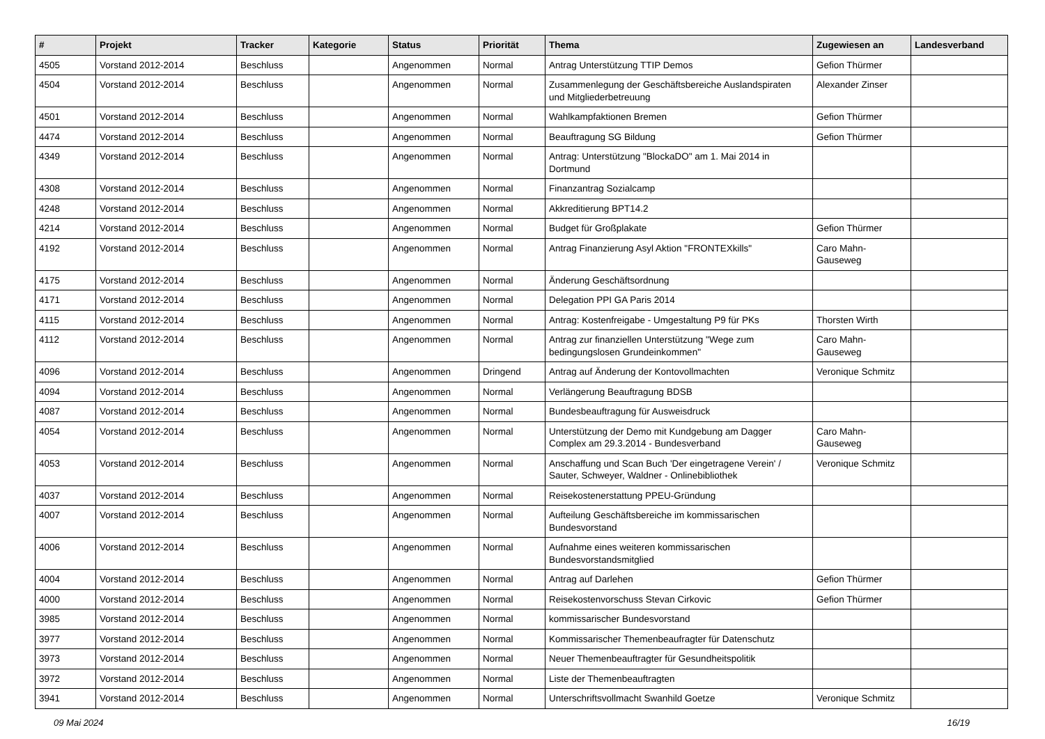| # | Projekt | Tracker | Kategorie | Status | Priorität | Thema | Zugewiesen an | Landesverband |
| --- | --- | --- | --- | --- | --- | --- | --- | --- |
| 4505 | Vorstand 2012-2014 | Beschluss | | Angenommen | Normal | Antrag Unterstützung TTIP Demos | Gefion Thürmer | |
| 4504 | Vorstand 2012-2014 | Beschluss | | Angenommen | Normal | Zusammenlegung der Geschäftsbereiche Auslandspiraten und Mitgliederbetreuung | Alexander Zinser | |
| 4501 | Vorstand 2012-2014 | Beschluss | | Angenommen | Normal | Wahlkampfaktionen Bremen | Gefion Thürmer | |
| 4474 | Vorstand 2012-2014 | Beschluss | | Angenommen | Normal | Beauftragung SG Bildung | Gefion Thürmer | |
| 4349 | Vorstand 2012-2014 | Beschluss | | Angenommen | Normal | Antrag: Unterstützung "BlockaDO" am 1. Mai 2014 in Dortmund | | |
| 4308 | Vorstand 2012-2014 | Beschluss | | Angenommen | Normal | Finanzantrag Sozialcamp | | |
| 4248 | Vorstand 2012-2014 | Beschluss | | Angenommen | Normal | Akkreditierung BPT14.2 | | |
| 4214 | Vorstand 2012-2014 | Beschluss | | Angenommen | Normal | Budget für Großplakate | Gefion Thürmer | |
| 4192 | Vorstand 2012-2014 | Beschluss | | Angenommen | Normal | Antrag Finanzierung Asyl Aktion "FRONTEXkills" | Caro Mahn-Gauseweg | |
| 4175 | Vorstand 2012-2014 | Beschluss | | Angenommen | Normal | Änderung Geschäftsordnung | | |
| 4171 | Vorstand 2012-2014 | Beschluss | | Angenommen | Normal | Delegation PPI GA Paris 2014 | | |
| 4115 | Vorstand 2012-2014 | Beschluss | | Angenommen | Normal | Antrag: Kostenfreigabe - Umgestaltung P9 für PKs | Thorsten Wirth | |
| 4112 | Vorstand 2012-2014 | Beschluss | | Angenommen | Normal | Antrag zur finanziellen Unterstützung "Wege zum bedingungslosen Grundeinkommen" | Caro Mahn-Gauseweg | |
| 4096 | Vorstand 2012-2014 | Beschluss | | Angenommen | Dringend | Antrag auf Änderung der Kontovollmachten | Veronique Schmitz | |
| 4094 | Vorstand 2012-2014 | Beschluss | | Angenommen | Normal | Verlängerung Beauftragung BDSB | | |
| 4087 | Vorstand 2012-2014 | Beschluss | | Angenommen | Normal | Bundesbeauftragung für Ausweisdruck | | |
| 4054 | Vorstand 2012-2014 | Beschluss | | Angenommen | Normal | Unterstützung der Demo mit Kundgebung am Dagger Complex am 29.3.2014 - Bundesverband | Caro Mahn-Gauseweg | |
| 4053 | Vorstand 2012-2014 | Beschluss | | Angenommen | Normal | Anschaffung und Scan Buch 'Der eingetragene Verein' / Sauter, Schweyer, Waldner - Onlinebibliothek | Veronique Schmitz | |
| 4037 | Vorstand 2012-2014 | Beschluss | | Angenommen | Normal | Reisekostenerstattung PPEU-Gründung | | |
| 4007 | Vorstand 2012-2014 | Beschluss | | Angenommen | Normal | Aufteilung Geschäftsbereiche im kommissarischen Bundesvorstand | | |
| 4006 | Vorstand 2012-2014 | Beschluss | | Angenommen | Normal | Aufnahme eines weiteren kommissarischen Bundesvorstandsmitglied | | |
| 4004 | Vorstand 2012-2014 | Beschluss | | Angenommen | Normal | Antrag auf Darlehen | Gefion Thürmer | |
| 4000 | Vorstand 2012-2014 | Beschluss | | Angenommen | Normal | Reisekostenvorschuss Stevan Cirkovic | Gefion Thürmer | |
| 3985 | Vorstand 2012-2014 | Beschluss | | Angenommen | Normal | kommissarischer Bundesvorstand | | |
| 3977 | Vorstand 2012-2014 | Beschluss | | Angenommen | Normal | Kommissarischer Themenbeaufragter für Datenschutz | | |
| 3973 | Vorstand 2012-2014 | Beschluss | | Angenommen | Normal | Neuer Themenbeauftragter für Gesundheitspolitik | | |
| 3972 | Vorstand 2012-2014 | Beschluss | | Angenommen | Normal | Liste der Themenbeauftragten | | |
| 3941 | Vorstand 2012-2014 | Beschluss | | Angenommen | Normal | Unterschriftsvollmacht Swanhild Goetze | Veronique Schmitz | |
09 Mai 2024 16/19